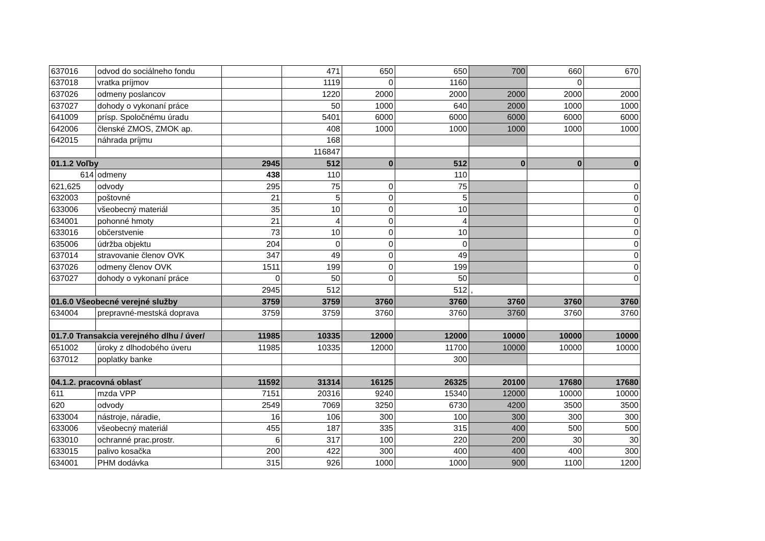| 637016 | odvod do sociálneho fondu | | 471 | 650 | 650 | 700 | 660 | 670 |
| 637018 | vratka príjmov | | 1119 | 0 | 1160 | | 0 | |
| 637026 | odmeny poslancov | | 1220 | 2000 | 2000 | 2000 | 2000 | 2000 |
| 637027 | dohody o vykonaní práce | | 50 | 1000 | 640 | 2000 | 1000 | 1000 |
| 641009 | prísp. Spoločnému úradu | | 5401 | 6000 | 6000 | 6000 | 6000 | 6000 |
| 642006 | členské ZMOS, ZMOK ap. | | 408 | 1000 | 1000 | 1000 | 1000 | 1000 |
| 642015 | náhrada príjmu | | 168 | | | | | |
| | | | 116847 | | | | | |
| 01.1.2 Voľby | | 2945 | 512 | 0 | 512 | 0 | 0 | 0 |
| 614 | odmeny | 438 | 110 | | 110 | | | |
| 621,625 | odvody | 295 | 75 | 0 | 75 | | | 0 |
| 632003 | poštovné | 21 | 5 | 0 | 5 | | | 0 |
| 633006 | všeobecný materiál | 35 | 10 | 0 | 10 | | | 0 |
| 634001 | pohonné hmoty | 21 | 4 | 0 | 4 | | | 0 |
| 633016 | občerstvenie | 73 | 10 | 0 | 10 | | | 0 |
| 635006 | údržba objektu | 204 | 0 | 0 | 0 | | | 0 |
| 637014 | stravovanie členov OVK | 347 | 49 | 0 | 49 | | | 0 |
| 637026 | odmeny členov OVK | 1511 | 199 | 0 | 199 | | | 0 |
| 637027 | dohody o vykonaní práce | 0 | 50 | 0 | 50 | | | 0 |
| | | 2945 | 512 | | 512 | , | | |
| 01.6.0 Všeobecné verejné služby | | 3759 | 3759 | 3760 | 3760 | 3760 | 3760 | 3760 |
| 634004 | prepravné-mestská doprava | 3759 | 3759 | 3760 | 3760 | 3760 | 3760 | 3760 |
| 01.7.0 Transakcia verejného dlhu / úver/ | | 11985 | 10335 | 12000 | 12000 | 10000 | 10000 | 10000 |
| 651002 | úroky z dlhodobého úveru | 11985 | 10335 | 12000 | 11700 | 10000 | 10000 | 10000 |
| 637012 | poplatky banke | | | | 300 | | | |
| 04.1.2. pracovná oblasť | | 11592 | 31314 | 16125 | 26325 | 20100 | 17680 | 17680 |
| 611 | mzda VPP | 7151 | 20316 | 9240 | 15340 | 12000 | 10000 | 10000 |
| 620 | odvody | 2549 | 7069 | 3250 | 6730 | 4200 | 3500 | 3500 |
| 633004 | nástroje, náradie, | 16 | 106 | 300 | 100 | 300 | 300 | 300 |
| 633006 | všeobecný materiál | 455 | 187 | 335 | 315 | 400 | 500 | 500 |
| 633010 | ochranné prac.prostr. | 6 | 317 | 100 | 220 | 200 | 30 | 30 |
| 633015 | palivo kosačka | 200 | 422 | 300 | 400 | 400 | 400 | 300 |
| 634001 | PHM dodávka | 315 | 926 | 1000 | 1000 | 900 | 1100 | 1200 |